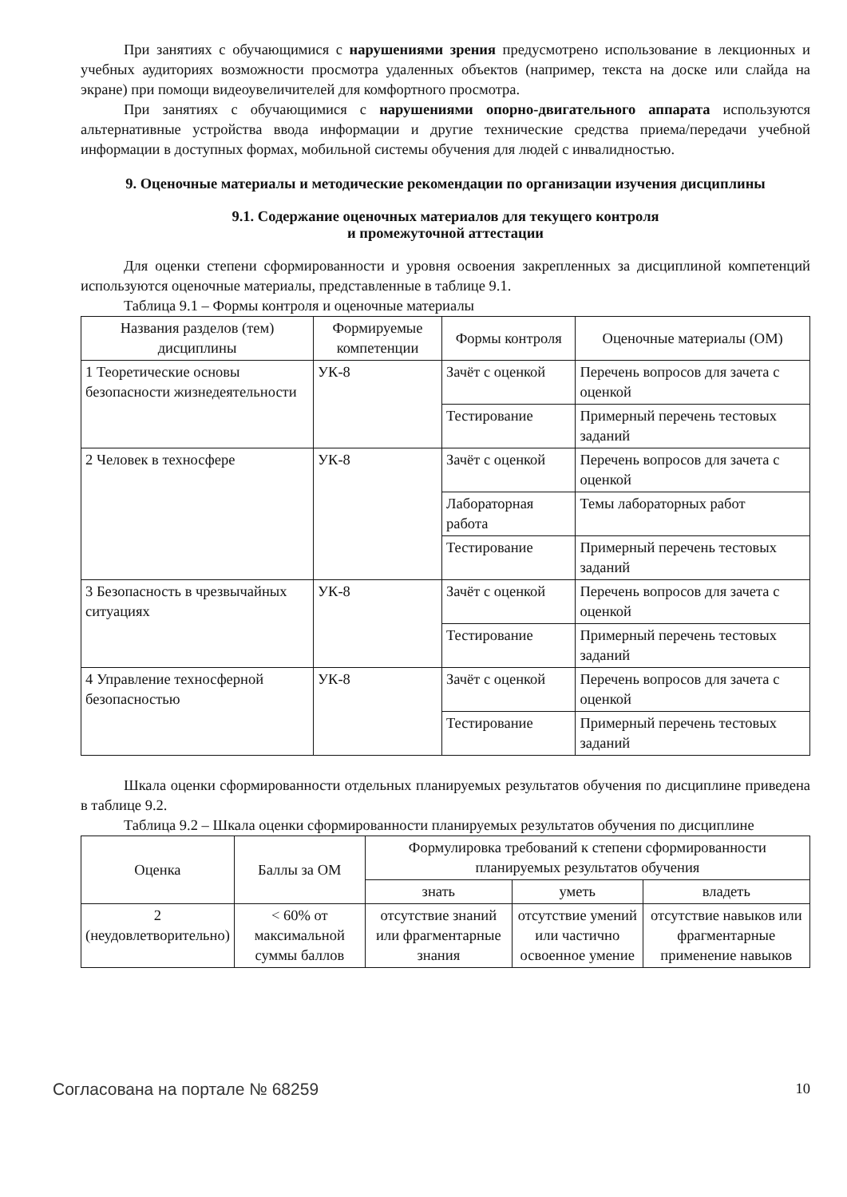При занятиях с обучающимися с нарушениями зрения предусмотрено использование в лекционных и учебных аудиториях возможности просмотра удаленных объектов (например, текста на доске или слайда на экране) при помощи видеоувеличителей для комфортного просмотра.
При занятиях с обучающимися с нарушениями опорно-двигательного аппарата используются альтернативные устройства ввода информации и другие технические средства приема/передачи учебной информации в доступных формах, мобильной системы обучения для людей с инвалидностью.
9. Оценочные материалы и методические рекомендации по организации изучения дисциплины
9.1. Содержание оценочных материалов для текущего контроля
и промежуточной аттестации
Для оценки степени сформированности и уровня освоения закрепленных за дисциплиной компетенций используются оценочные материалы, представленные в таблице 9.1.
Таблица 9.1 – Формы контроля и оценочные материалы
| Названия разделов (тем) дисциплины | Формируемые компетенции | Формы контроля | Оценочные материалы (ОМ) |
| --- | --- | --- | --- |
| 1 Теоретические основы безопасности жизнедеятельности | УК-8 | Зачёт с оценкой | Перечень вопросов для зачета с оценкой |
| | | Тестирование | Примерный перечень тестовых заданий |
| 2 Человек в техносфере | УК-8 | Зачёт с оценкой | Перечень вопросов для зачета с оценкой |
| | | Лабораторная работа | Темы лабораторных работ |
| | | Тестирование | Примерный перечень тестовых заданий |
| 3 Безопасность в чрезвычайных ситуациях | УК-8 | Зачёт с оценкой | Перечень вопросов для зачета с оценкой |
| | | Тестирование | Примерный перечень тестовых заданий |
| 4 Управление техносферной безопасностью | УК-8 | Зачёт с оценкой | Перечень вопросов для зачета с оценкой |
| | | Тестирование | Примерный перечень тестовых заданий |
Шкала оценки сформированности отдельных планируемых результатов обучения по дисциплине приведена в таблице 9.2.
Таблица 9.2 – Шкала оценки сформированности планируемых результатов обучения по дисциплине
| Оценка | Баллы за ОМ | Формулировка требований к степени сформированности планируемых результатов обучения | | |
| --- | --- | --- | --- | --- |
| | | знать | уметь | владеть |
| 2 (неудовлетворительно) | < 60% от максимальной суммы баллов | отсутствие знаний или фрагментарные знания | отсутствие умений или частично освоенное умение | отсутствие навыков или фрагментарные применение навыков |
Согласована на портале № 68259 10